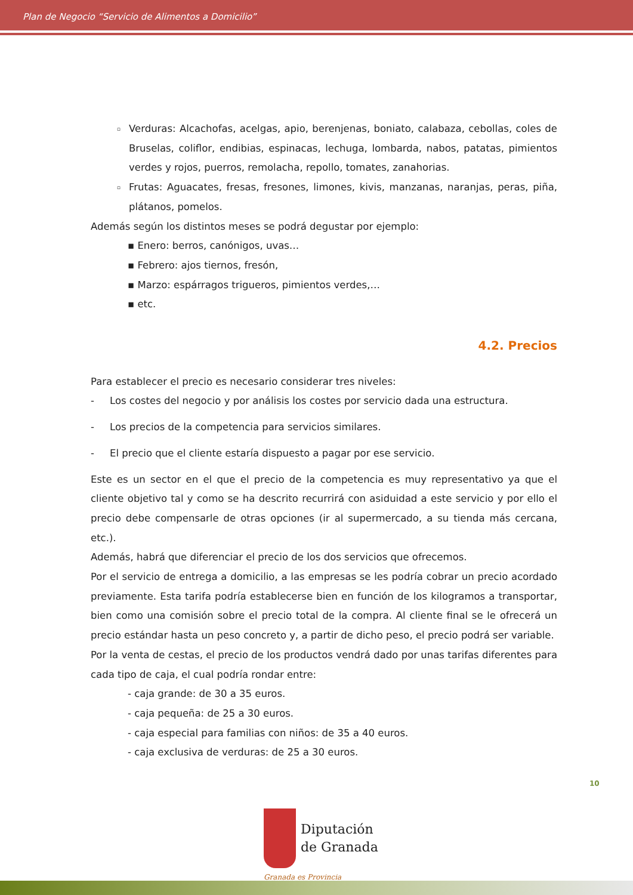Plan de Negocio “Servicio de Alimentos a Domicilio”
▫ Verduras: Alcachofas, acelgas, apio, berenjenas, boniato, calabaza, cebollas, coles de Bruselas, coliflor, endibias, espinacas, lechuga, lombarda, nabos, patatas, pimientos verdes y rojos, puerros, remolacha, repollo, tomates, zanahorias.
▫ Frutas: Aguacates, fresas, fresones, limones, kivis, manzanas, naranjas, peras, piña, plátanos, pomelos.
Además según los distintos meses se podrá degustar por ejemplo:
▪ Enero: berros, canónigos, uvas…
▪ Febrero: ajos tiernos, fresón,
▪ Marzo: espárragos trigueros, pimientos verdes,…
▪ etc.
4.2. Precios
Para establecer el precio es necesario considerar tres niveles:
- Los costes del negocio y por análisis los costes por servicio dada una estructura.
- Los precios de la competencia para servicios similares.
- El precio que el cliente estaría dispuesto a pagar por ese servicio.
Este es un sector en el que el precio de la competencia es muy representativo ya que el cliente objetivo tal y como se ha descrito recurrirá con asiduidad a este servicio y por ello el precio debe compensarle de otras opciones (ir al supermercado, a su tienda más cercana, etc.).
Además, habrá que diferenciar el precio de los dos servicios que ofrecemos.
Por el servicio de entrega a domicilio, a las empresas se les podría cobrar un precio acordado previamente. Esta tarifa podría establecerse bien en función de los kilogramos a transportar, bien como una comisión sobre el precio total de la compra. Al cliente final se le ofrecerá un precio estándar hasta un peso concreto y, a partir de dicho peso, el precio podrá ser variable.
Por la venta de cestas, el precio de los productos vendrá dado por unas tarifas diferentes para cada tipo de caja, el cual podría rondar entre:
- caja grande: de 30 a 35 euros.
- caja pequeña: de 25 a 30 euros.
- caja especial para familias con niños: de 35 a 40 euros.
- caja exclusiva de verduras: de 25 a 30 euros.
10
Diputación
de Granada
Granada es Provincia